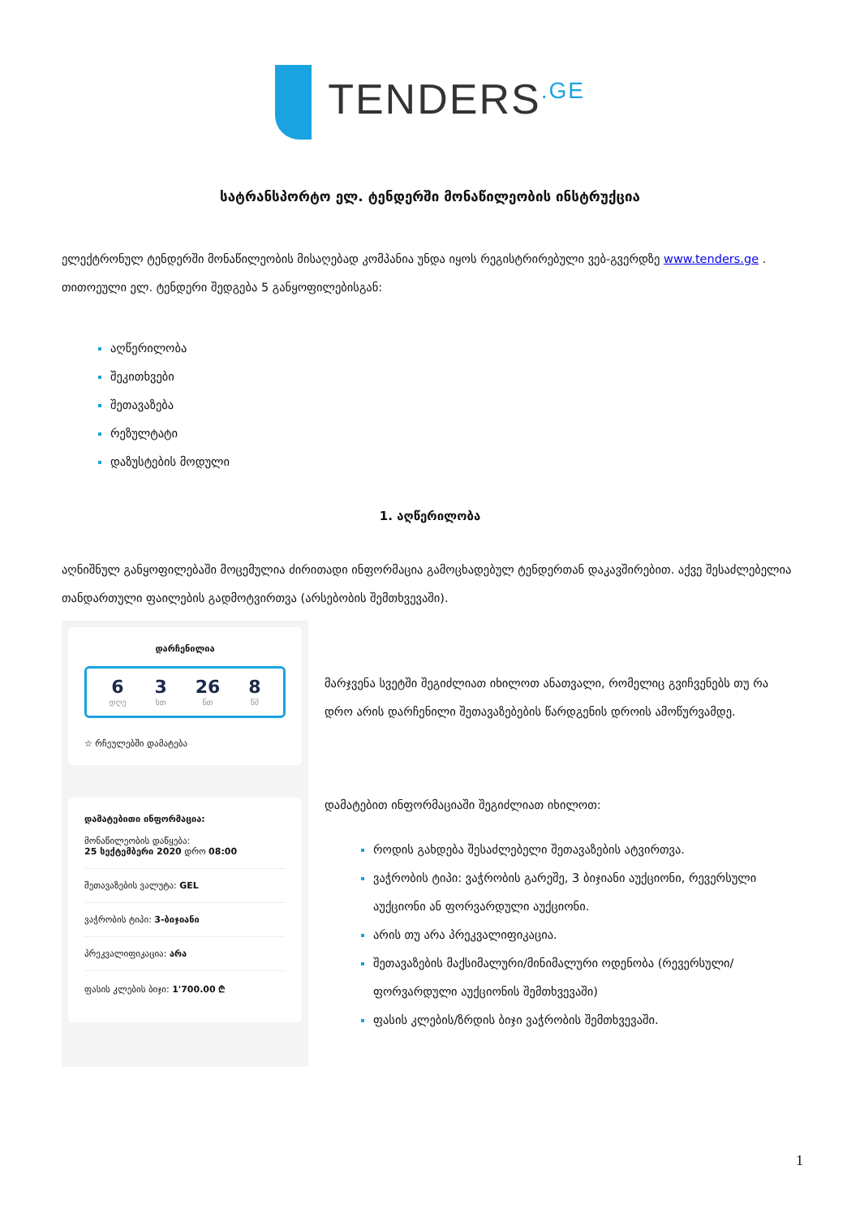TENDERS<sup>.GE</sup>
სატრანსპორტო ელ. ტენდერში მონაწილეობის ინსტრუქცია
ელექტრონულ ტენდერში მონაწილეობის მისაღებად კომპანია უნდა იყოს რეგისტრირებული ვებ-გვერდზე www.tenders.ge . თითოეული ელ. ტენდერი შედგება 5 განყოფილებისგან:
აღწერილობა
შეკითხვები
შეთავაზება
რეზულტატი
დაზუსტების მოდული
1. აღწერილობა
აღნიშნულ განყოფილებაში მოცემულია ძირითადი ინფორმაცია გამოცხადებულ ტენდერთან დაკავშირებით. აქვე შესაძლებელია თანდართული ფაილების გადმოტვირთვა (არსებობის შემთხვევაში).
დარჩენილია
6
დღე
3
სთ
26
წთ
8
წმ
☆ რჩეულებში დამატება
დამატებითი ინფორმაცია:
მონაწილეობის დაწყება:
25 სექტემბერი 2020 დრო 08:00
შეთავაზების ვალუტა: GEL
ვაჭრობის ტიპი: 3-ბიჯიანი
პრეკვალიფიკაცია: არა
ფასის კლების ბიჯი: 1'700.00 ₾
მარჯვენა სვეტში შეგიძლიათ იხილოთ ანათვალი, რომელიც გვიჩვენებს თუ რა დრო არის დარჩენილი შეთავაზებების წარდგენის დროის ამოწურვამდე.
დამატებით ინფორმაციაში შეგიძლიათ იხილოთ:
როდის გახდება შესაძლებელი შეთავაზების ატვირთვა.
ვაჭრობის ტიპი: ვაჭრობის გარეშე, 3 ბიჯიანი აუქციონი, რევერსული აუქციონი ან ფორვარდული აუქციონი.
არის თუ არა პრეკვალიფიკაცია.
შეთავაზების მაქსიმალური/მინიმალური ოდენობა (რევერსული/ფორვარდული აუქციონის შემთხვევაში)
ფასის კლების/ზრდის ბიჯი ვაჭრობის შემთხვევაში.
1